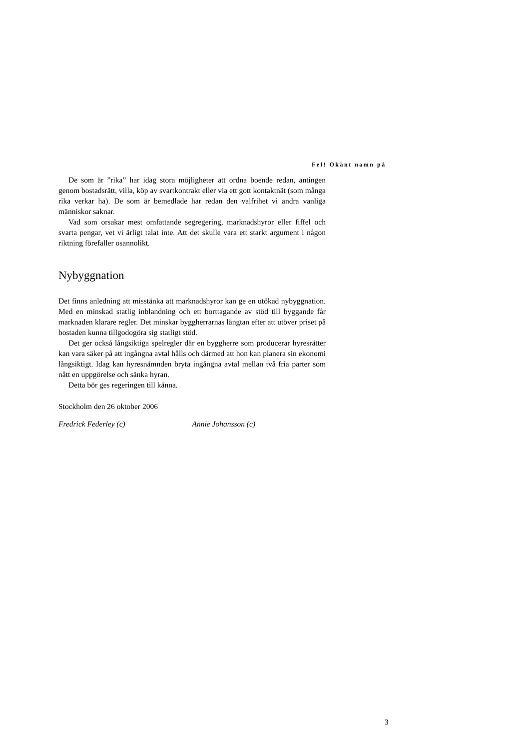Fel! Okänt namn på
De som är ”rika” har idag stora möjligheter att ordna boende redan, antingen genom bostadsrätt, villa, köp av svartkontrakt eller via ett gott kontaktnät (som många rika verkar ha). De som är bemedlade har redan den valfrihet vi andra vanliga människor saknar.
Vad som orsakar mest omfattande segregering, marknadshyror eller fiffel och svarta pengar, vet vi ärligt talat inte. Att det skulle vara ett starkt argument i någon riktning förefaller osannolikt.
Nybyggnation
Det finns anledning att misstänka att marknadshyror kan ge en utökad nybyggnation. Med en minskad statlig inblandning och ett borttagande av stöd till byggande får marknaden klarare regler. Det minskar byggherrarnas längtan efter att utöver priset på bostaden kunna tillgodogöra sig statligt stöd.
Det ger också långsiktiga spelregler där en byggherre som producerar hyresrätter kan vara säker på att ingångna avtal hålls och därmed att hon kan planera sin ekonomi långsiktigt. Idag kan hyresnämnden bryta ingångna avtal mellan två fria parter som nått en uppgörelse och sänka hyran.
Detta bör ges regeringen till känna.
Stockholm den 26 oktober 2006
Fredrick Federley (c) Annie Johansson (c)
3